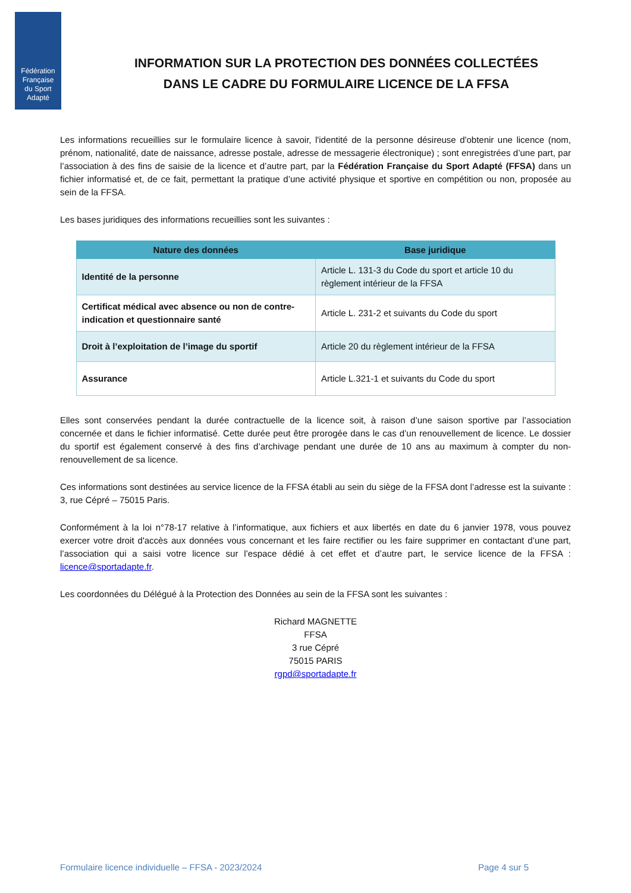Fédération
Française
du Sport
Adapté
INFORMATION SUR LA PROTECTION DES DONNÉES COLLECTÉES
DANS LE CADRE DU FORMULAIRE LICENCE DE LA FFSA
Les informations recueillies sur le formulaire licence à savoir, l'identité de la personne désireuse d'obtenir une licence (nom, prénom, nationalité, date de naissance, adresse postale, adresse de messagerie électronique) ; sont enregistrées d’une part, par l’association à des fins de saisie de la licence et d’autre part, par la Fédération Française du Sport Adapté (FFSA) dans un fichier informatisé et, de ce fait, permettant la pratique d’une activité physique et sportive en compétition ou non, proposée au sein de la FFSA.
Les bases juridiques des informations recueillies sont les suivantes :
| Nature des données | Base juridique |
| --- | --- |
| Identité de la personne | Article L. 131-3 du Code du sport et article 10 du règlement intérieur de la FFSA |
| Certificat médical avec absence ou non de contre-indication et questionnaire santé | Article L. 231-2 et suivants du Code du sport |
| Droit à l’exploitation de l’image du sportif | Article 20 du règlement intérieur de la FFSA |
| Assurance | Article L.321-1 et suivants du Code du sport |
Elles sont conservées pendant la durée contractuelle de la licence soit, à raison d’une saison sportive par l’association concernée et dans le fichier informatisé. Cette durée peut être prorogée dans le cas d’un renouvellement de licence. Le dossier du sportif est également conservé à des fins d’archivage pendant une durée de 10 ans au maximum à compter du non-renouvellement de sa licence.
Ces informations sont destinées au service licence de la FFSA établi au sein du siège de la FFSA dont l’adresse est la suivante : 3, rue Cépré – 75015 Paris.
Conformément à la loi n°78-17 relative à l’informatique, aux fichiers et aux libertés en date du 6 janvier 1978, vous pouvez exercer votre droit d'accès aux données vous concernant et les faire rectifier ou les faire supprimer en contactant d’une part, l’association qui a saisi votre licence sur l’espace dédié à cet effet et d’autre part, le service licence de la FFSA : licence@sportadapte.fr.
Les coordonnées du Délégué à la Protection des Données au sein de la FFSA sont les suivantes :
Richard MAGNETTE
FFSA
3 rue Cépré
75015 PARIS
rgpd@sportadapte.fr
Formulaire licence individuelle – FFSA - 2023/2024 Page 4 sur 5